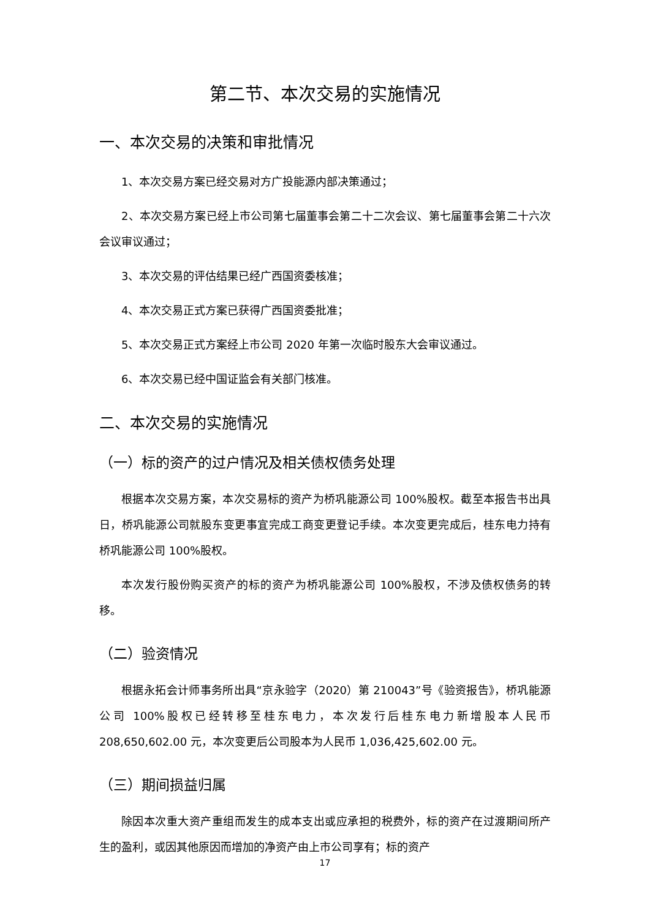第二节、本次交易的实施情况
一、本次交易的决策和审批情况
1、本次交易方案已经交易对方广投能源内部决策通过；
2、本次交易方案已经上市公司第七届董事会第二十二次会议、第七届董事会第二十六次会议审议通过；
3、本次交易的评估结果已经广西国资委核准；
4、本次交易正式方案已获得广西国资委批准；
5、本次交易正式方案经上市公司 2020 年第一次临时股东大会审议通过。
6、本次交易已经中国证监会有关部门核准。
二、本次交易的实施情况
（一）标的资产的过户情况及相关债权债务处理
根据本次交易方案，本次交易标的资产为桥巩能源公司 100%股权。截至本报告书出具日，桥巩能源公司就股东变更事宜完成工商变更登记手续。本次变更完成后，桂东电力持有桥巩能源公司 100%股权。
本次发行股份购买资产的标的资产为桥巩能源公司 100%股权，不涉及债权债务的转移。
（二）验资情况
根据永拓会计师事务所出具“京永验字（2020）第 210043”号《验资报告》，桥巩能源公司 100%股权已经转移至桂东电力，本次发行后桂东电力新增股本人民币 208,650,602.00 元，本次变更后公司股本为人民币 1,036,425,602.00 元。
（三）期间损益归属
除因本次重大资产重组而发生的成本支出或应承担的税费外，标的资产在过渡期间所产生的盈利，或因其他原因而增加的净资产由上市公司享有；标的资产
17